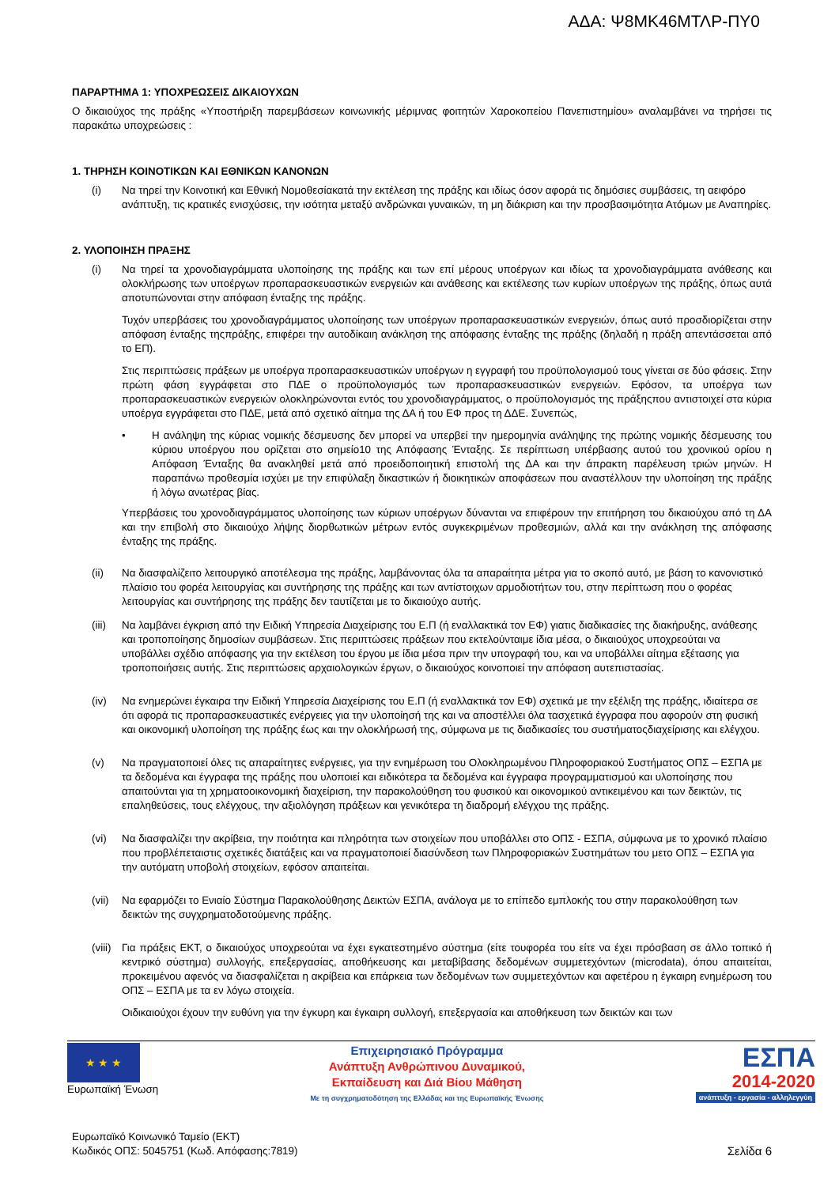ΑΔΑ: Ψ8ΜΚ46ΜΤΛΡ-ΠΥ0
ΠΑΡΑΡΤΗΜΑ 1: ΥΠΟΧΡΕΩΣΕΙΣ ΔΙΚΑΙΟΥΧΩΝ
Ο δικαιούχος της πράξης «Υποστήριξη παρεμβάσεων κοινωνικής μέριμνας φοιτητών Χαροκοπείου Πανεπιστημίου» αναλαμβάνει να τηρήσει τις παρακάτω υποχρεώσεις :
1. ΤΗΡΗΣΗ ΚΟΙΝΟΤΙΚΩΝ ΚΑΙ ΕΘΝΙΚΩΝ ΚΑΝΟΝΩΝ
(i) Να τηρεί την Κοινοτική και Εθνική Νομοθεσίακατά την εκτέλεση της πράξης και ιδίως όσον αφορά τις δημόσιες συμβάσεις, τη αειφόρο ανάπτυξη, τις κρατικές ενισχύσεις, την ισότητα μεταξύ ανδρώνκαι γυναικών, τη μη διάκριση και την προσβασιμότητα Ατόμων με Αναπηρίες.
2. ΥΛΟΠΟΙΗΣΗ ΠΡΑΞΗΣ
(i) Να τηρεί τα χρονοδιαγράμματα υλοποίησης της πράξης και των επί μέρους υποέργων και ιδίως τα χρονοδιαγράμματα ανάθεσης και ολοκλήρωσης των υποέργων προπαρασκευαστικών ενεργειών και ανάθεσης και εκτέλεσης των κυρίων υποέργων της πράξης, όπως αυτά αποτυπώνονται στην απόφαση ένταξης της πράξης.
Τυχόν υπερβάσεις του χρονοδιαγράμματος υλοποίησης των υποέργων προπαρασκευαστικών ενεργειών, όπως αυτό προσδιορίζεται στην απόφαση ένταξης τηςπράξης, επιφέρει την αυτοδίκαιη ανάκληση της απόφασης ένταξης της πράξης (δηλαδή η πράξη απεντάσσεται από το ΕΠ).
Στις περιπτώσεις πράξεων με υποέργα προπαρασκευαστικών υποέργων η εγγραφή του προϋπολογισμού τους γίνεται σε δύο φάσεις. Στην πρώτη φάση εγγράφεται στο ΠΔΕ ο προϋπολογισμός των προπαρασκευαστικών ενεργειών. Εφόσον, τα υποέργα των προπαρασκευαστικών ενεργειών ολοκληρώνονται εντός του χρονοδιαγράμματος, ο προϋπολογισμός της πράξηςπου αντιστοιχεί στα κύρια υποέργα εγγράφεται στο ΠΔΕ, μετά από σχετικό αίτημα της ΔΑ ή του ΕΦ προς τη ΔΔΕ. Συνεπώς,
• Η ανάληψη της κύριας νομικής δέσμευσης δεν μπορεί να υπερβεί την ημερομηνία ανάληψης της πρώτης νομικής δέσμευσης του κύριου υποέργου που ορίζεται στο σημείο10 της Απόφασης Ένταξης. Σε περίπτωση υπέρβασης αυτού του χρονικού ορίου η Απόφαση Ένταξης θα ανακληθεί μετά από προειδοποιητική επιστολή της ΔΑ και την άπρακτη παρέλευση τριών μηνών. Η παραπάνω προθεσμία ισχύει με την επιφύλαξη δικαστικών ή διοικητικών αποφάσεων που αναστέλλουν την υλοποίηση της πράξης ή λόγω ανωτέρας βίας.
Υπερβάσεις του χρονοδιαγράμματος υλοποίησης των κύριων υποέργων δύνανται να επιφέρουν την επιτήρηση του δικαιούχου από τη ΔΑ και την επιβολή στο δικαιούχο λήψης διορθωτικών μέτρων εντός συγκεκριμένων προθεσμιών, αλλά και την ανάκληση της απόφασης ένταξης της πράξης.
(ii) Να διασφαλίζειτο λειτουργικό αποτέλεσμα της πράξης, λαμβάνοντας όλα τα απαραίτητα μέτρα για το σκοπό αυτό, με βάση το κανονιστικό πλαίσιο του φορέα λειτουργίας και συντήρησης της πράξης και των αντίστοιχων αρμοδιοτήτων του, στην περίπτωση που ο φορέας λειτουργίας και συντήρησης της πράξης δεν ταυτίζεται με το δικαιούχο αυτής.
(iii)
Να λαμβάνει έγκριση από την Ειδική Υπηρεσία Διαχείρισης του Ε.Π (ή εναλλακτικά τον ΕΦ) γιατις διαδικασίες της διακήρυξης, ανάθεσης και τροποποίησης δημοσίων συμβάσεων. Στις περιπτώσεις πράξεων που εκτελούνταιμε ίδια μέσα, ο δικαιούχος υποχρεούται να υποβάλλει σχέδιο απόφασης για την εκτέλεση του έργου με ίδια μέσα πριν την υπογραφή του, και να υποβάλλει αίτημα εξέτασης για τροποποιήσεις αυτής. Στις περιπτώσεις αρχαιολογικών έργων, ο δικαιούχος κοινοποιεί την απόφαση αυτεπιστασίας.
(iv) Να ενημερώνει έγκαιρα την Ειδική Υπηρεσία Διαχείρισης του Ε.Π (ή εναλλακτικά τον ΕΦ) σχετικά με την εξέλιξη της πράξης, ιδιαίτερα σε ότι αφορά τις προπαρασκευαστικές ενέργειες για την υλοποίησή της και να αποστέλλει όλα τασχετικά έγγραφα που αφορούν στη φυσική και οικονομική υλοποίηση της πράξης έως και την ολοκλήρωσή της, σύμφωνα με τις διαδικασίες του συστήματοςδιαχείρισης και ελέγχου.
(v) Να πραγματοποιεί όλες τις απαραίτητες ενέργειες, για την ενημέρωση του Ολοκληρωμένου Πληροφοριακού Συστήματος ΟΠΣ – ΕΣΠΑ με τα δεδομένα και έγγραφα της πράξης που υλοποιεί και ειδικότερα τα δεδομένα και έγγραφα προγραμματισμού και υλοποίησης που απαιτούνται για τη χρηματοοικονομική διαχείριση, την παρακολούθηση του φυσικού και οικονομικού αντικειμένου και των δεικτών, τις επαληθεύσεις, τους ελέγχους, την αξιολόγηση πράξεων και γενικότερα τη διαδρομή ελέγχου της πράξης.
(vi) Να διασφαλίζει την ακρίβεια, την ποιότητα και πληρότητα των στοιχείων που υποβάλλει στο ΟΠΣ - ΕΣΠΑ, σύμφωνα με το χρονικό πλαίσιο που προβλέπεταιστις σχετικές διατάξεις και να πραγματοποιεί διασύνδεση των Πληροφοριακών Συστημάτων του μετο ΟΠΣ – ΕΣΠΑ για την αυτόματη υποβολή στοιχείων, εφόσον απαιτείται.
(vii)
Να εφαρμόζει το Ενιαίο Σύστημα Παρακολούθησης Δεικτών ΕΣΠΑ, ανάλογα με το επίπεδο εμπλοκής του στην παρακολούθηση των δεικτών της συγχρηματοδοτούμενης πράξης.
(viii)
Για πράξεις ΕΚΤ, ο δικαιούχος υποχρεούται να έχει εγκατεστημένο σύστημα (είτε τουφορέα του είτε να έχει πρόσβαση σε άλλο τοπικό ή κεντρικό σύστημα) συλλογής, επεξεργασίας, αποθήκευσης και μεταβίβασης δεδομένων συμμετεχόντων (microdata), όπου απαιτείται, προκειμένου αφενός να διασφαλίζεται η ακρίβεια και επάρκεια των δεδομένων των συμμετεχόντων και αφετέρου η έγκαιρη ενημέρωση του ΟΠΣ – ΕΣΠΑ με τα εν λόγω στοιχεία.
Οιδικαιούχοι έχουν την ευθύνη για την έγκυρη και έγκαιρη συλλογή, επεξεργασία και αποθήκευση των δεικτών και των
★ ★ ★
Ευρωπαϊκή Ένωση
Επιχειρησιακό Πρόγραμμα
Ανάπτυξη Ανθρώπινου Δυναμικού,
Εκπαίδευση και Διά Βίου Μάθηση
Με τη συγχρηματοδότηση της Ελλάδας και της Ευρωπαϊκής Ένωσης
ΕΣΠΑ
2014-2020
ανάπτυξη - εργασία - αλληλεγγύη
Ευρωπαϊκό Κοινωνικό Ταμείο (ΕΚΤ)
Κωδικός ΟΠΣ: 5045751 (Κωδ. Απόφασης:7819)
Σελίδα 6